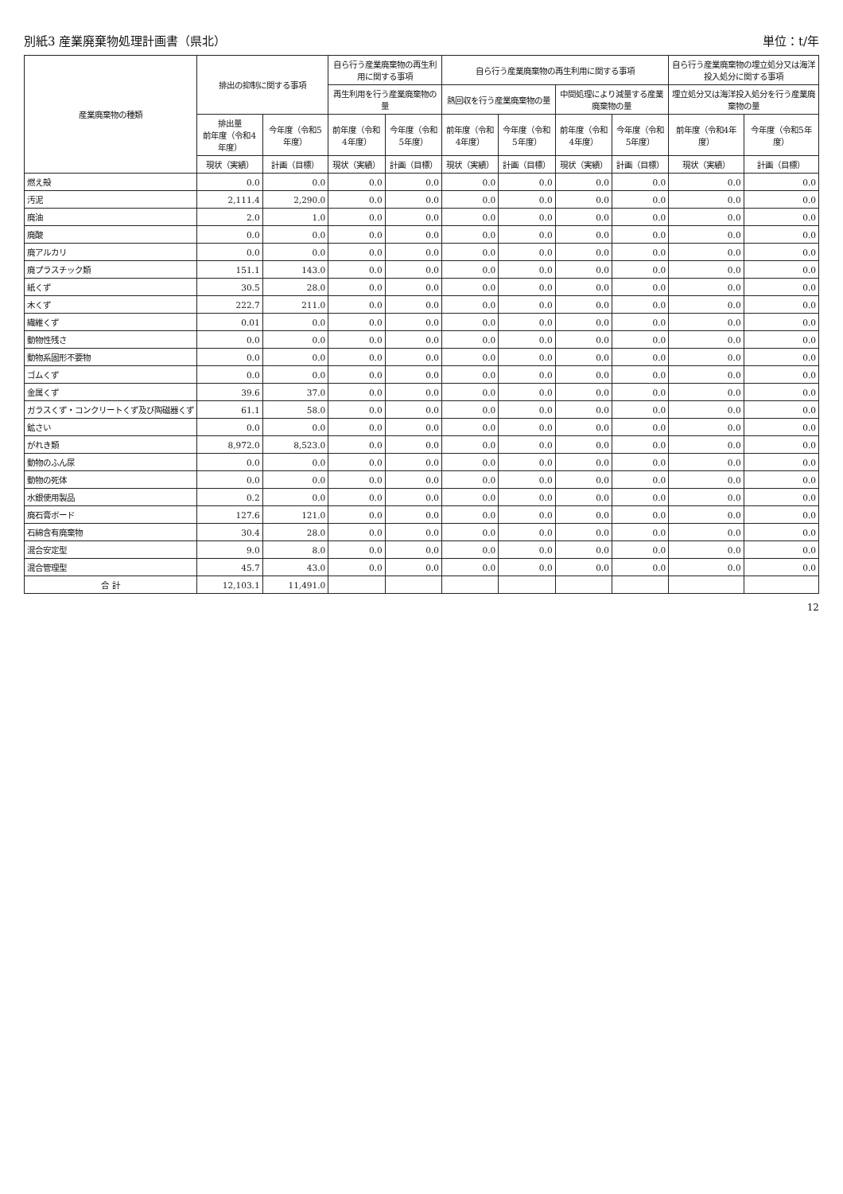別紙3 産業廃棄物処理計画書（県北） 単位：t/年
| 産業廃棄物の種類 | 排出の抑制に関する事項 | | 自ら行う産業廃棄物の再生利用に関する事項 | | 自ら行う産業廃棄物の再生利用に関する事項 | | | | 自ら行う産業廃棄物の埋立処分又は海洋投入処分に関する事項 | |
| --- | --- | --- | --- | --- | --- | --- | --- | --- | --- | --- |
| | | | 再生利用を行う産業廃棄物の量 | | 熱回収を行う産業廃棄物の量 | | 中間処理により減量する産業廃棄物の量 | | 埋立処分又は海洋投入処分を行う産業廃棄物の量 | |
| | 排出量 前年度（令和4年度） | 今年度（令和5年度） | 前年度（令和4年度） | 今年度（令和5年度） | 前年度（令和4年度） | 今年度（令和5年度） | 前年度（令和4年度） | 今年度（令和5年度） | 前年度（令和4年度） | 今年度（令和5年度） |
| | 現状（実績） | 計画（目標） | 現状（実績） | 計画（目標） | 現状（実績） | 計画（目標） | 現状（実績） | 計画（目標） | 現状（実績） | 計画（目標） |
| 燃え殻 | 0.0 | 0.0 | 0.0 | 0.0 | 0.0 | 0.0 | 0.0 | 0.0 | 0.0 | 0.0 |
| 汚泥 | 2,111.4 | 2,290.0 | 0.0 | 0.0 | 0.0 | 0.0 | 0.0 | 0.0 | 0.0 | 0.0 |
| 廃油 | 2.0 | 1.0 | 0.0 | 0.0 | 0.0 | 0.0 | 0.0 | 0.0 | 0.0 | 0.0 |
| 廃酸 | 0.0 | 0.0 | 0.0 | 0.0 | 0.0 | 0.0 | 0.0 | 0.0 | 0.0 | 0.0 |
| 廃アルカリ | 0.0 | 0.0 | 0.0 | 0.0 | 0.0 | 0.0 | 0.0 | 0.0 | 0.0 | 0.0 |
| 廃プラスチック類 | 151.1 | 143.0 | 0.0 | 0.0 | 0.0 | 0.0 | 0.0 | 0.0 | 0.0 | 0.0 |
| 紙くず | 30.5 | 28.0 | 0.0 | 0.0 | 0.0 | 0.0 | 0.0 | 0.0 | 0.0 | 0.0 |
| 木くず | 222.7 | 211.0 | 0.0 | 0.0 | 0.0 | 0.0 | 0.0 | 0.0 | 0.0 | 0.0 |
| 繊維くず | 0.01 | 0.0 | 0.0 | 0.0 | 0.0 | 0.0 | 0.0 | 0.0 | 0.0 | 0.0 |
| 動物性残さ | 0.0 | 0.0 | 0.0 | 0.0 | 0.0 | 0.0 | 0.0 | 0.0 | 0.0 | 0.0 |
| 動物系固形不要物 | 0.0 | 0.0 | 0.0 | 0.0 | 0.0 | 0.0 | 0.0 | 0.0 | 0.0 | 0.0 |
| ゴムくず | 0.0 | 0.0 | 0.0 | 0.0 | 0.0 | 0.0 | 0.0 | 0.0 | 0.0 | 0.0 |
| 金属くず | 39.6 | 37.0 | 0.0 | 0.0 | 0.0 | 0.0 | 0.0 | 0.0 | 0.0 | 0.0 |
| ガラスくず・コンクリートくず及び陶磁器くず | 61.1 | 58.0 | 0.0 | 0.0 | 0.0 | 0.0 | 0.0 | 0.0 | 0.0 | 0.0 |
| 鉱さい | 0.0 | 0.0 | 0.0 | 0.0 | 0.0 | 0.0 | 0.0 | 0.0 | 0.0 | 0.0 |
| がれき類 | 8,972.0 | 8,523.0 | 0.0 | 0.0 | 0.0 | 0.0 | 0.0 | 0.0 | 0.0 | 0.0 |
| 動物のふん尿 | 0.0 | 0.0 | 0.0 | 0.0 | 0.0 | 0.0 | 0.0 | 0.0 | 0.0 | 0.0 |
| 動物の死体 | 0.0 | 0.0 | 0.0 | 0.0 | 0.0 | 0.0 | 0.0 | 0.0 | 0.0 | 0.0 |
| 水銀使用製品 | 0.2 | 0.0 | 0.0 | 0.0 | 0.0 | 0.0 | 0.0 | 0.0 | 0.0 | 0.0 |
| 廃石膏ボード | 127.6 | 121.0 | 0.0 | 0.0 | 0.0 | 0.0 | 0.0 | 0.0 | 0.0 | 0.0 |
| 石綿含有廃棄物 | 30.4 | 28.0 | 0.0 | 0.0 | 0.0 | 0.0 | 0.0 | 0.0 | 0.0 | 0.0 |
| 混合安定型 | 9.0 | 8.0 | 0.0 | 0.0 | 0.0 | 0.0 | 0.0 | 0.0 | 0.0 | 0.0 |
| 混合管理型 | 45.7 | 43.0 | 0.0 | 0.0 | 0.0 | 0.0 | 0.0 | 0.0 | 0.0 | 0.0 |
| 合 計 | 12,103.1 | 11,491.0 | | | | | | | | |
12